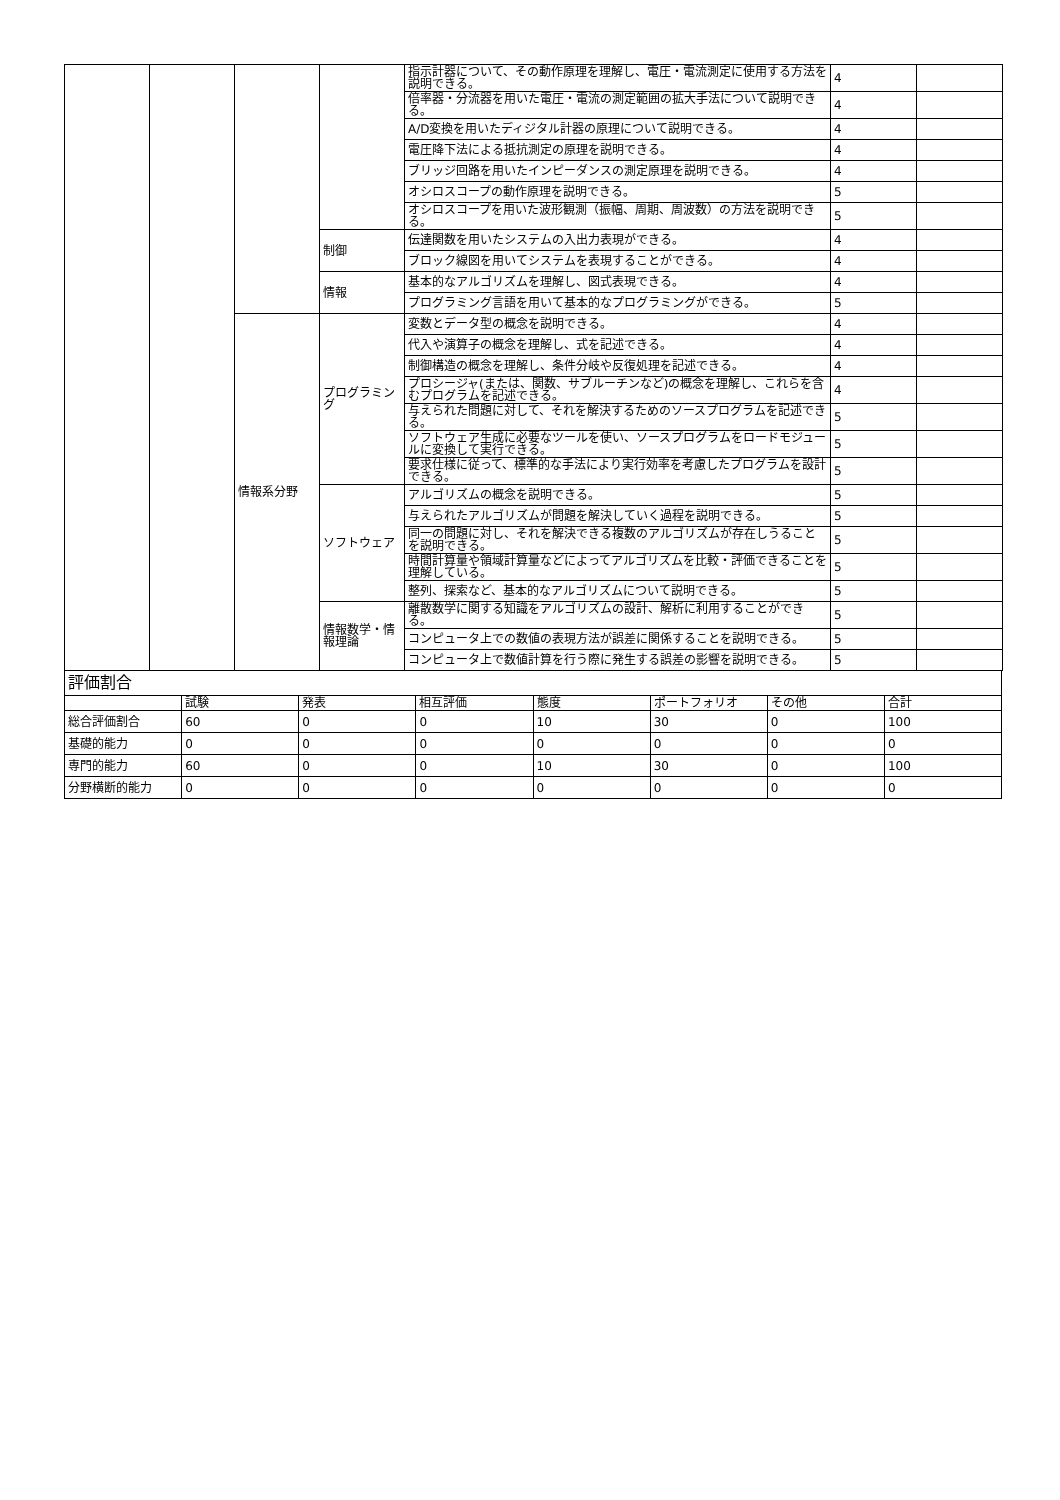| | | | | 指示計器について、その動作原理を理解し、電圧・電流測定に使用する方法を説明できる。 | 4 | |
| | | | | 倍率器・分流器を用いた電圧・電流の測定範囲の拡大手法について説明できる。 | 4 | |
| | | | | A/D変換を用いたディジタル計器の原理について説明できる。 | 4 | |
| | | | | 電圧降下法による抵抗測定の原理を説明できる。 | 4 | |
| | | | | ブリッジ回路を用いたインピーダンスの測定原理を説明できる。 | 4 | |
| | | | | オシロスコープの動作原理を説明できる。 | 5 | |
| | | | | オシロスコープを用いた波形観測（振幅、周期、周波数）の方法を説明できる。 | 5 | |
| | | | 制御 | 伝達関数を用いたシステムの入出力表現ができる。 | 4 | |
| | | | | ブロック線図を用いてシステムを表現することができる。 | 4 | |
| | | | 情報 | 基本的なアルゴリズムを理解し、図式表現できる。 | 4 | |
| | | | | プログラミング言語を用いて基本的なプログラミングができる。 | 5 | |
| | | 情報系分野 | プログラミング | 変数とデータ型の概念を説明できる。 | 4 | |
| | | | | 代入や演算子の概念を理解し、式を記述できる。 | 4 | |
| | | | | 制御構造の概念を理解し、条件分岐や反復処理を記述できる。 | 4 | |
| | | | | プロシージャ(または、関数、サブルーチンなど)の概念を理解し、これらを含むプログラムを記述できる。 | 4 | |
| | | | | 与えられた問題に対して、それを解決するためのソースプログラムを記述できる。 | 5 | |
| | | | | ソフトウェア生成に必要なツールを使い、ソースプログラムをロードモジュールに変換して実行できる。 | 5 | |
| | | | | 要求仕様に従って、標準的な手法により実行効率を考慮したプログラムを設計できる。 | 5 | |
| | | | ソフトウェア | アルゴリズムの概念を説明できる。 | 5 | |
| | | | | 与えられたアルゴリズムが問題を解決していく過程を説明できる。 | 5 | |
| | | | | 同一の問題に対し、それを解決できる複数のアルゴリズムが存在しうることを説明できる。 | 5 | |
| | | | | 時間計算量や領域計算量などによってアルゴリズムを比較・評価できることを理解している。 | 5 | |
| | | | | 整列、探索など、基本的なアルゴリズムについて説明できる。 | 5 | |
| | | | 情報数学・情報理論 | 離散数学に関する知識をアルゴリズムの設計、解析に利用することができる。 | 5 | |
| | | | | コンピュータ上での数値の表現方法が誤差に関係することを説明できる。 | 5 | |
| | | | | コンピュータ上で数値計算を行う際に発生する誤差の影響を説明できる。 | 5 | |
| 評価割合 | | | | | | | |
| | 試験 | 発表 | 相互評価 | 態度 | ポートフォリオ | その他 | 合計 |
| 総合評価割合 | 60 | 0 | 0 | 10 | 30 | 0 | 100 |
| 基礎的能力 | 0 | 0 | 0 | 0 | 0 | 0 | 0 |
| 専門的能力 | 60 | 0 | 0 | 10 | 30 | 0 | 100 |
| 分野横断的能力 | 0 | 0 | 0 | 0 | 0 | 0 | 0 |